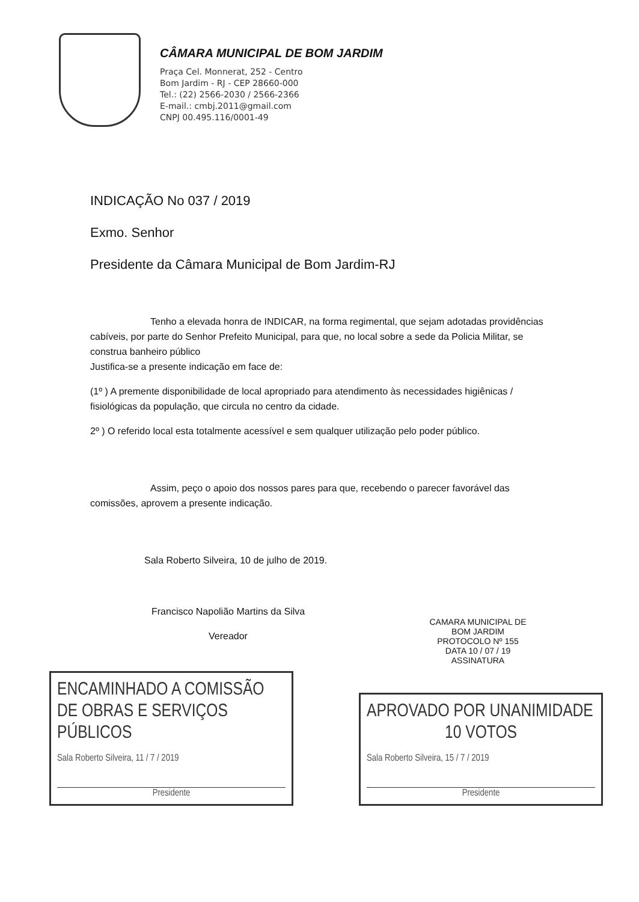CÂMARA MUNICIPAL DE BOM JARDIM
Praça Cel. Monnerat, 252 - Centro
Bom Jardim - RJ - CEP 28660-000
Tel.: (22) 2566-2030 / 2566-2366
E-mail.: cmbj.2011@gmail.com
CNPJ 00.495.116/0001-49
INDICAÇÃO No 037 / 2019
Exmo. Senhor
Presidente da Câmara Municipal de Bom Jardim-RJ
Tenho a elevada honra de INDICAR, na forma regimental, que sejam adotadas providências cabíveis, por parte do Senhor Prefeito Municipal, para que, no local sobre a sede da Policia Militar, se construa banheiro público
Justifica-se a presente indicação em face de:
(1º ) A premente disponibilidade de local apropriado para atendimento às necessidades higiênicas / fisiológicas da população, que circula no centro da cidade.
2º ) O referido local esta totalmente acessível e sem qualquer utilização pelo poder público.
Assim, peço o apoio dos nossos pares para que, recebendo o parecer favorável das comissões, aprovem a presente indicação.
Sala Roberto Silveira, 10 de julho de 2019.
Francisco Napolião Martins da Silva
Vereador
CAMARA MUNICIPAL DE
BOM JARDIM
PROTOCOLO Nº 155
DATA 10 / 07 / 19
ASSINATURA
ENCAMINHADO A COMISSÃO DE OBRAS E SERVIÇOS PÚBLICOS
Sala Roberto Silveira, 11 / 7 / 2019
Presidente
APROVADO POR UNANIMIDADE
10 VOTOS
Sala Roberto Silveira, 15 / 7 / 2019
Presidente